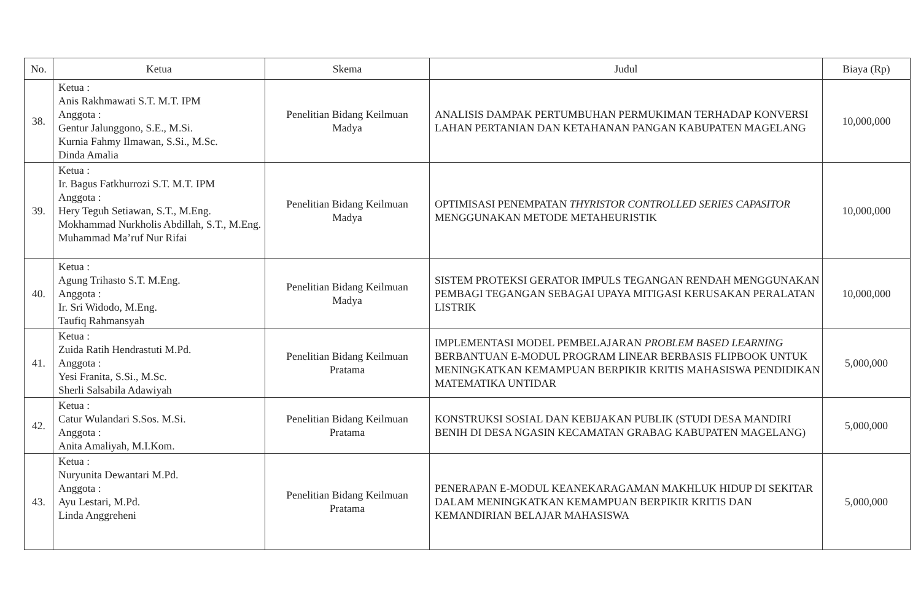| No. | Ketua | Skema | Judul | Biaya (Rp) |
| --- | --- | --- | --- | --- |
| 38. | Ketua : Anis Rakhmawati S.T. M.T. IPM Anggota : Gentur Jalunggono, S.E., M.Si. Kurnia Fahmy Ilmawan, S.Si., M.Sc. Dinda Amalia | Penelitian Bidang Keilmuan Madya | ANALISIS DAMPAK PERTUMBUHAN PERMUKIMAN TERHADAP KONVERSI LAHAN PERTANIAN DAN KETAHANAN PANGAN KABUPATEN MAGELANG | 10,000,000 |
| 39. | Ketua : Ir. Bagus Fatkhurrozi S.T. M.T. IPM Anggota : Hery Teguh Setiawan, S.T., M.Eng. Mokhammad Nurkholis Abdillah, S.T., M.Eng. Muhammad Ma’ruf Nur Rifai | Penelitian Bidang Keilmuan Madya | OPTIMISASI PENEMPATAN THYRISTOR CONTROLLED SERIES CAPASITOR MENGGUNAKAN METODE METAHEURISTIK | 10,000,000 |
| 40. | Ketua : Agung Trihasto S.T. M.Eng. Anggota : Ir. Sri Widodo, M.Eng. Taufiq Rahmansyah | Penelitian Bidang Keilmuan Madya | SISTEM PROTEKSI GERATOR IMPULS TEGANGAN RENDAH MENGGUNAKAN PEMBAGI TEGANGAN SEBAGAI UPAYA MITIGASI KERUSAKAN PERALATAN LISTRIK | 10,000,000 |
| 41. | Ketua : Zuida Ratih Hendrastuti M.Pd. Anggota : Yesi Franita, S.Si., M.Sc. Sherli Salsabila Adawiyah | Penelitian Bidang Keilmuan Pratama | IMPLEMENTASI MODEL PEMBELAJARAN PROBLEM BASED LEARNING BERBANTUAN E-MODUL PROGRAM LINEAR BERBASIS FLIPBOOK UNTUK MENINGKATKAN KEMAMPUAN BERPIKIR KRITIS MAHASISWA PENDIDIKAN MATEMATIKA UNTIDAR | 5,000,000 |
| 42. | Ketua : Catur Wulandari S.Sos. M.Si. Anggota : Anita Amaliyah, M.I.Kom. | Penelitian Bidang Keilmuan Pratama | KONSTRUKSI SOSIAL DAN KEBIJAKAN PUBLIK (STUDI DESA MANDIRI BENIH DI DESA NGASIN KECAMATAN GRABAG KABUPATEN MAGELANG) | 5,000,000 |
| 43. | Ketua : Nuryunita Dewantari M.Pd. Anggota : Ayu Lestari, M.Pd. Linda Anggreheni | Penelitian Bidang Keilmuan Pratama | PENERAPAN E-MODUL KEANEKARAGAMAN MAKHLUK HIDUP DI SEKITAR DALAM MENINGKATKAN KEMAMPUAN BERPIKIR KRITIS DAN KEMANDIRIAN BELAJAR MAHASISWA | 5,000,000 |